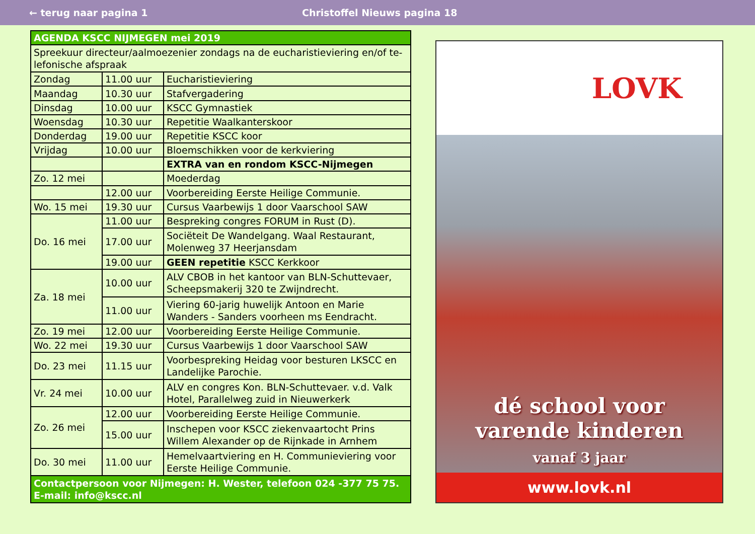← terug naar pagina 1 Christoffel Nieuws pagina 18
| AGENDA KSCC NIJMEGEN mei 2019 | | |
| --- | --- | --- |
| Spreekuur directeur/aalmoezenier zondags na de eucharistieviering en/of te-lefonische afspraak | | |
| Zondag | 11.00 uur | Eucharistieviering |
| Maandag | 10.30 uur | Stafvergadering |
| Dinsdag | 10.00 uur | KSCC Gymnastiek |
| Woensdag | 10.30 uur | Repetitie Waalkanterskoor |
| Donderdag | 19.00 uur | Repetitie KSCC koor |
| Vrijdag | 10.00 uur | Bloemschikken voor de kerkviering |
| | | EXTRA van en rondom KSCC-Nijmegen |
| Zo. 12 mei | | Moederdag |
| | 12.00 uur | Voorbereiding Eerste Heilige Communie. |
| Wo. 15 mei | 19.30 uur | Cursus Vaarbewijs 1 door Vaarschool SAW |
| Do. 16 mei | 11.00 uur | Bespreking congres FORUM in Rust (D). |
| | 17.00 uur | Sociëteit De Wandelgang. Waal Restaurant, Molenweg 37 Heerjansdam |
| | 19.00 uur | GEEN repetitie KSCC Kerkkoor |
| Za. 18 mei | 10.00 uur | ALV CBOB in het kantoor van BLN-Schuttevaer, Scheepsmakerij 320 te Zwijndrecht. |
| | 11.00 uur | Viering 60-jarig huwelijk Antoon en Marie Wanders - Sanders voorheen ms Eendracht. |
| Zo. 19 mei | 12.00 uur | Voorbereiding Eerste Heilige Communie. |
| Wo. 22 mei | 19.30 uur | Cursus Vaarbewijs 1 door Vaarschool SAW |
| Do. 23 mei | 11.15 uur | Voorbespreking Heidag voor besturen LKSCC en Landelijke Parochie. |
| Vr. 24 mei | 10.00 uur | ALV en congres Kon. BLN-Schuttevaer. v.d. Valk Hotel, Parallelweg zuid in Nieuwerkerk |
| Zo. 26 mei | 12.00 uur | Voorbereiding Eerste Heilige Communie. |
| | 15.00 uur | Inschepen voor KSCC ziekenvaartocht Prins Willem Alexander op de Rijnkade in Arnhem |
| Do. 30 mei | 11.00 uur | Hemelvaartviering en H. Communieviering voor Eerste Heilige Communie. |
| Contactpersoon voor Nijmegen: H. Wester, telefoon 024 -377 75 75. E-mail: info@kscc.nl | | |
LOVK
dé school voor
varende kinderen
vanaf 3 jaar
www.lovk.nl